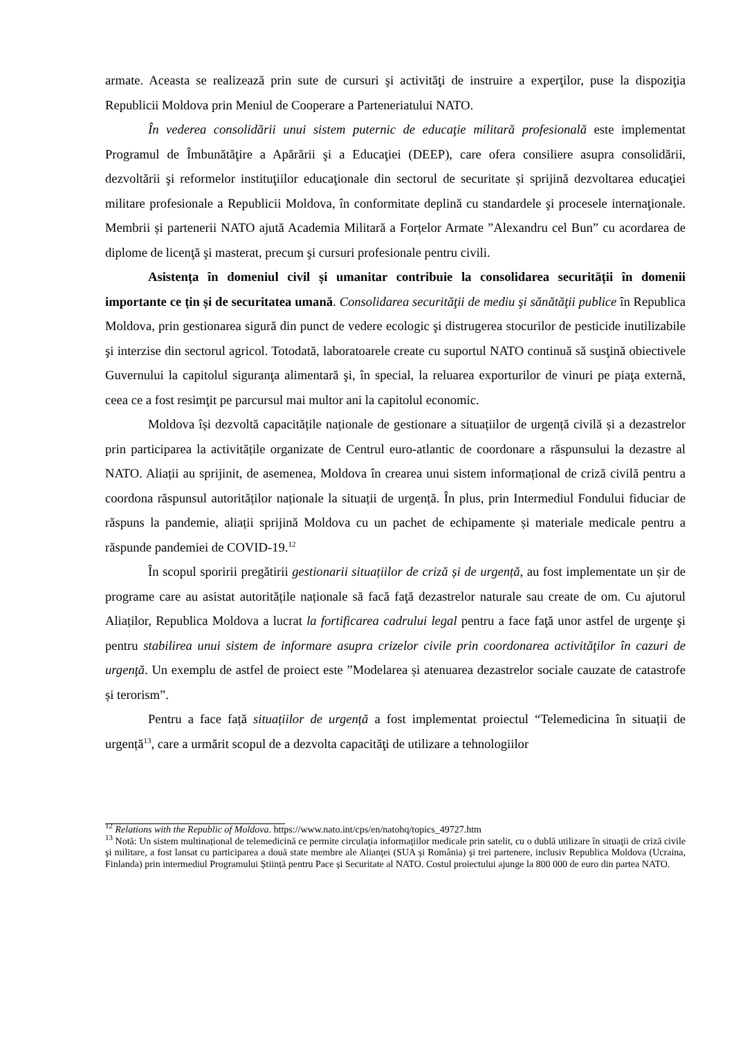armate. Aceasta se realizează prin sute de cursuri şi activităţi de instruire a experţilor, puse la dispoziţia Republicii Moldova prin Meniul de Cooperare a Parteneriatului NATO.
În vederea consolidării unui sistem puternic de educaţie militară profesională este implementat Programul de Îmbunătăţire a Apărării şi a Educaţiei (DEEP), care ofera consiliere asupra consolidării, dezvoltării şi reformelor instituţiilor educaţionale din sectorul de securitate și sprijină dezvoltarea educaţiei militare profesionale a Republicii Moldova, în conformitate deplină cu standardele şi procesele internaţionale. Membrii și partenerii NATO ajută Academia Militară a Forțelor Armate ”Alexandru cel Bun” cu acordarea de diplome de licenţă şi masterat, precum şi cursuri profesionale pentru civili.
Asistența în domeniul civil și umanitar contribuie la consolidarea securității în domenii importante ce țin și de securitatea umană. Consolidarea securităţii de mediu şi sănătăţii publice în Republica Moldova, prin gestionarea sigură din punct de vedere ecologic şi distrugerea stocurilor de pesticide inutilizabile şi interzise din sectorul agricol. Totodată, laboratoarele create cu suportul NATO continuă să susţină obiectivele Guvernului la capitolul siguranţa alimentară şi, în special, la reluarea exporturilor de vinuri pe piaţa externă, ceea ce a fost resimţit pe parcursul mai multor ani la capitolul economic.
Moldova își dezvoltă capacitățile naționale de gestionare a situațiilor de urgență civilă și a dezastrelor prin participarea la activitățile organizate de Centrul euro-atlantic de coordonare a răspunsului la dezastre al NATO. Aliații au sprijinit, de asemenea, Moldova în crearea unui sistem informațional de criză civilă pentru a coordona răspunsul autorităților naționale la situații de urgență. În plus, prin Intermediul Fondului fiduciar de răspuns la pandemie, aliații sprijină Moldova cu un pachet de echipamente și materiale medicale pentru a răspunde pandemiei de COVID-19.<sup>12</sup>
În scopul sporirii pregătirii gestionarii situațiilor de criză și de urgență, au fost implementate un șir de programe care au asistat autoritățile naționale să facă faţă dezastrelor naturale sau create de om. Cu ajutorul Aliaților, Republica Moldova a lucrat la fortificarea cadrului legal pentru a face faţă unor astfel de urgenţe şi pentru stabilirea unui sistem de informare asupra crizelor civile prin coordonarea activităţilor în cazuri de urgenţă. Un exemplu de astfel de proiect este ”Modelarea și atenuarea dezastrelor sociale cauzate de catastrofe și terorism”.
Pentru a face față situațiilor de urgență a fost implementat proiectul “Telemedicina în situații de urgență<sup>13</sup>, care a urmărit scopul de a dezvolta capacităţi de utilizare a tehnologiilor
<sup>12</sup> Relations with the Republic of Moldova. https://www.nato.int/cps/en/natohq/topics_49727.htm
<sup>13</sup> Notă: Un sistem multinațional de telemedicină ce permite circulaţia informaţiilor medicale prin satelit, cu o dublă utilizare în situaţii de criză civile şi militare, a fost lansat cu participarea a două state membre ale Alianţei (SUA şi România) şi trei partenere, inclusiv Republica Moldova (Ucraina, Finlanda) prin intermediul Programului Știință pentru Pace şi Securitate al NATO. Costul proiectului ajunge la 800 000 de euro din partea NATO.